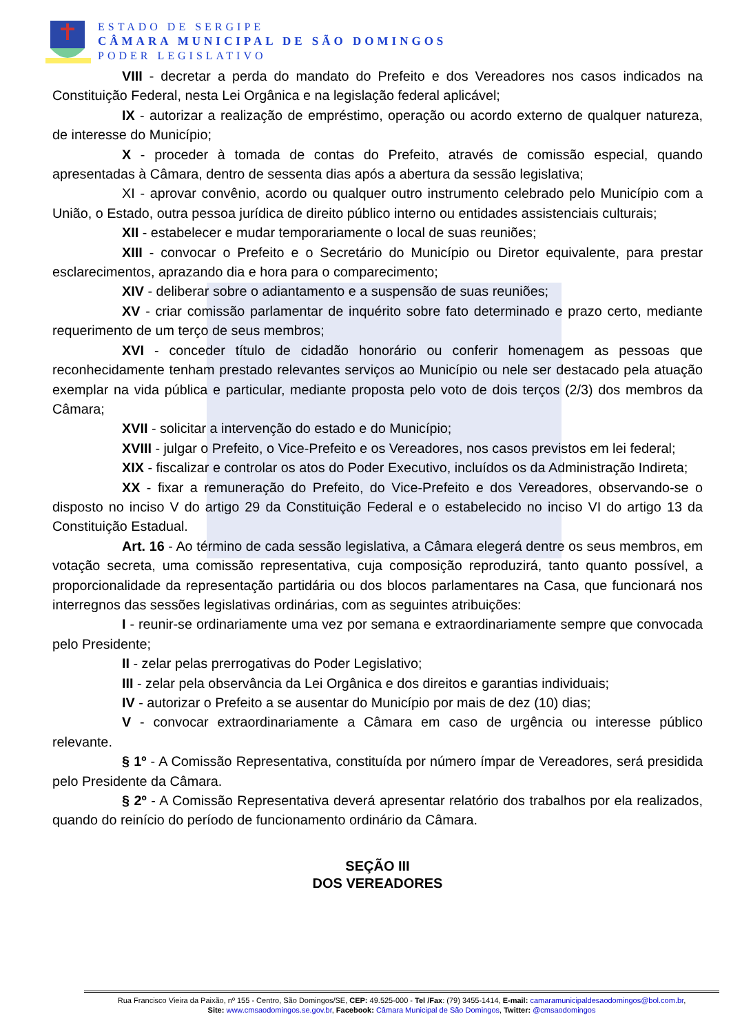ESTADO DE SERGIPE
CÂMARA MUNICIPAL DE SÃO DOMINGOS
PODER LEGISLATIVO
VIII - decretar a perda do mandato do Prefeito e dos Vereadores nos casos indicados na Constituição Federal, nesta Lei Orgânica e na legislação federal aplicável;
IX - autorizar a realização de empréstimo, operação ou acordo externo de qualquer natureza, de interesse do Município;
X - proceder à tomada de contas do Prefeito, através de comissão especial, quando apresentadas à Câmara, dentro de sessenta dias após a abertura da sessão legislativa;
XI - aprovar convênio, acordo ou qualquer outro instrumento celebrado pelo Município com a União, o Estado, outra pessoa jurídica de direito público interno ou entidades assistenciais culturais;
XII - estabelecer e mudar temporariamente o local de suas reuniões;
XIII - convocar o Prefeito e o Secretário do Município ou Diretor equivalente, para prestar esclarecimentos, aprazando dia e hora para o comparecimento;
XIV - deliberar sobre o adiantamento e a suspensão de suas reuniões;
XV - criar comissão parlamentar de inquérito sobre fato determinado e prazo certo, mediante requerimento de um terço de seus membros;
XVI - conceder título de cidadão honorário ou conferir homenagem as pessoas que reconhecidamente tenham prestado relevantes serviços ao Município ou nele ser destacado pela atuação exemplar na vida pública e particular, mediante proposta pelo voto de dois terços (2/3) dos membros da Câmara;
XVII - solicitar a intervenção do estado e do Município;
XVIII - julgar o Prefeito, o Vice-Prefeito e os Vereadores, nos casos previstos em lei federal;
XIX - fiscalizar e controlar os atos do Poder Executivo, incluídos os da Administração Indireta;
XX - fixar a remuneração do Prefeito, do Vice-Prefeito e dos Vereadores, observando-se o disposto no inciso V do artigo 29 da Constituição Federal e o estabelecido no inciso VI do artigo 13 da Constituição Estadual.
Art. 16 - Ao término de cada sessão legislativa, a Câmara elegerá dentre os seus membros, em votação secreta, uma comissão representativa, cuja composição reproduzirá, tanto quanto possível, a proporcionalidade da representação partidária ou dos blocos parlamentares na Casa, que funcionará nos interregnos das sessões legislativas ordinárias, com as seguintes atribuições:
I - reunir-se ordinariamente uma vez por semana e extraordinariamente sempre que convocada pelo Presidente;
II - zelar pelas prerrogativas do Poder Legislativo;
III - zelar pela observância da Lei Orgânica e dos direitos e garantias individuais;
IV - autorizar o Prefeito a se ausentar do Município por mais de dez (10) dias;
V - convocar extraordinariamente a Câmara em caso de urgência ou interesse público relevante.
§ 1º - A Comissão Representativa, constituída por número ímpar de Vereadores, será presidida pelo Presidente da Câmara.
§ 2º - A Comissão Representativa deverá apresentar relatório dos trabalhos por ela realizados, quando do reinício do período de funcionamento ordinário da Câmara.
SEÇÃO III
DOS VEREADORES
Rua Francisco Vieira da Paixão, nº 155 - Centro, São Domingos/SE, CEP: 49.525-000 - Tel /Fax: (79) 3455-1414, E-mail: camaramunicipaldesaodomingos@bol.com.br,
Site: www.cmsaodomingos.se.gov.br, Facebook: Câmara Municipal de São Domingos, Twitter: @cmsaodomingos